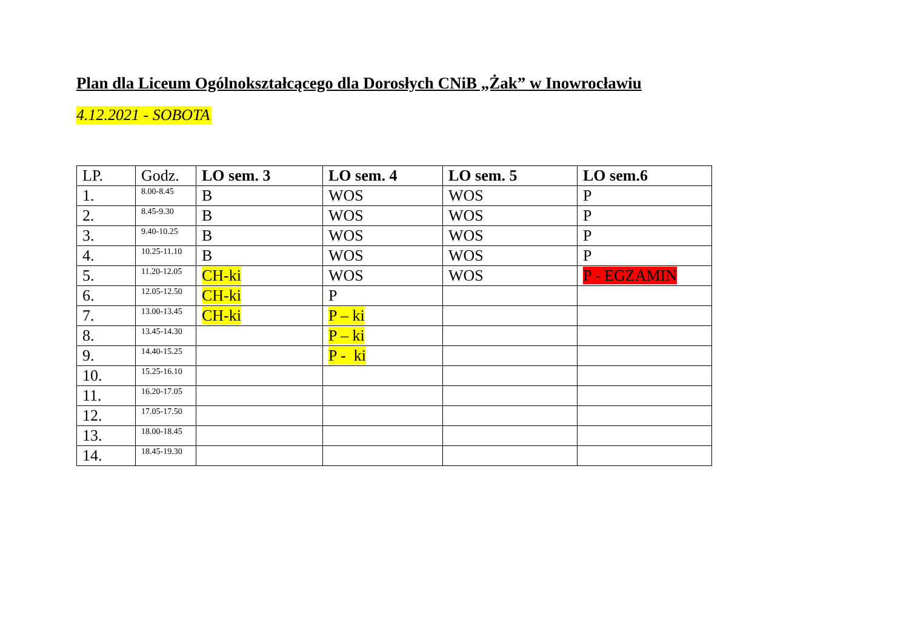Plan dla Liceum Ogólnokształcącego dla Dorosłych CNiB „Żak” w Inowrocławiu
4.12.2021 - SOBOTA
| LP. | Godz. | LO sem. 3 | LO sem. 4 | LO sem. 5 | LO sem.6 |
| --- | --- | --- | --- | --- | --- |
| 1. | 8.00-8.45 | B | WOS | WOS | P |
| 2. | 8.45-9.30 | B | WOS | WOS | P |
| 3. | 9.40-10.25 | B | WOS | WOS | P |
| 4. | 10.25-11.10 | B | WOS | WOS | P |
| 5. | 11.20-12.05 | CH-ki | WOS | WOS | P - EGZAMIN |
| 6. | 12.05-12.50 | CH-ki | P | | |
| 7. | 13.00-13.45 | CH-ki | P – ki | | |
| 8. | 13.45-14.30 | | P – ki | | |
| 9. | 14.40-15.25 | | P - ki | | |
| 10. | 15.25-16.10 | | | | |
| 11. | 16.20-17.05 | | | | |
| 12. | 17.05-17.50 | | | | |
| 13. | 18.00-18.45 | | | | |
| 14. | 18.45-19.30 | | | | |